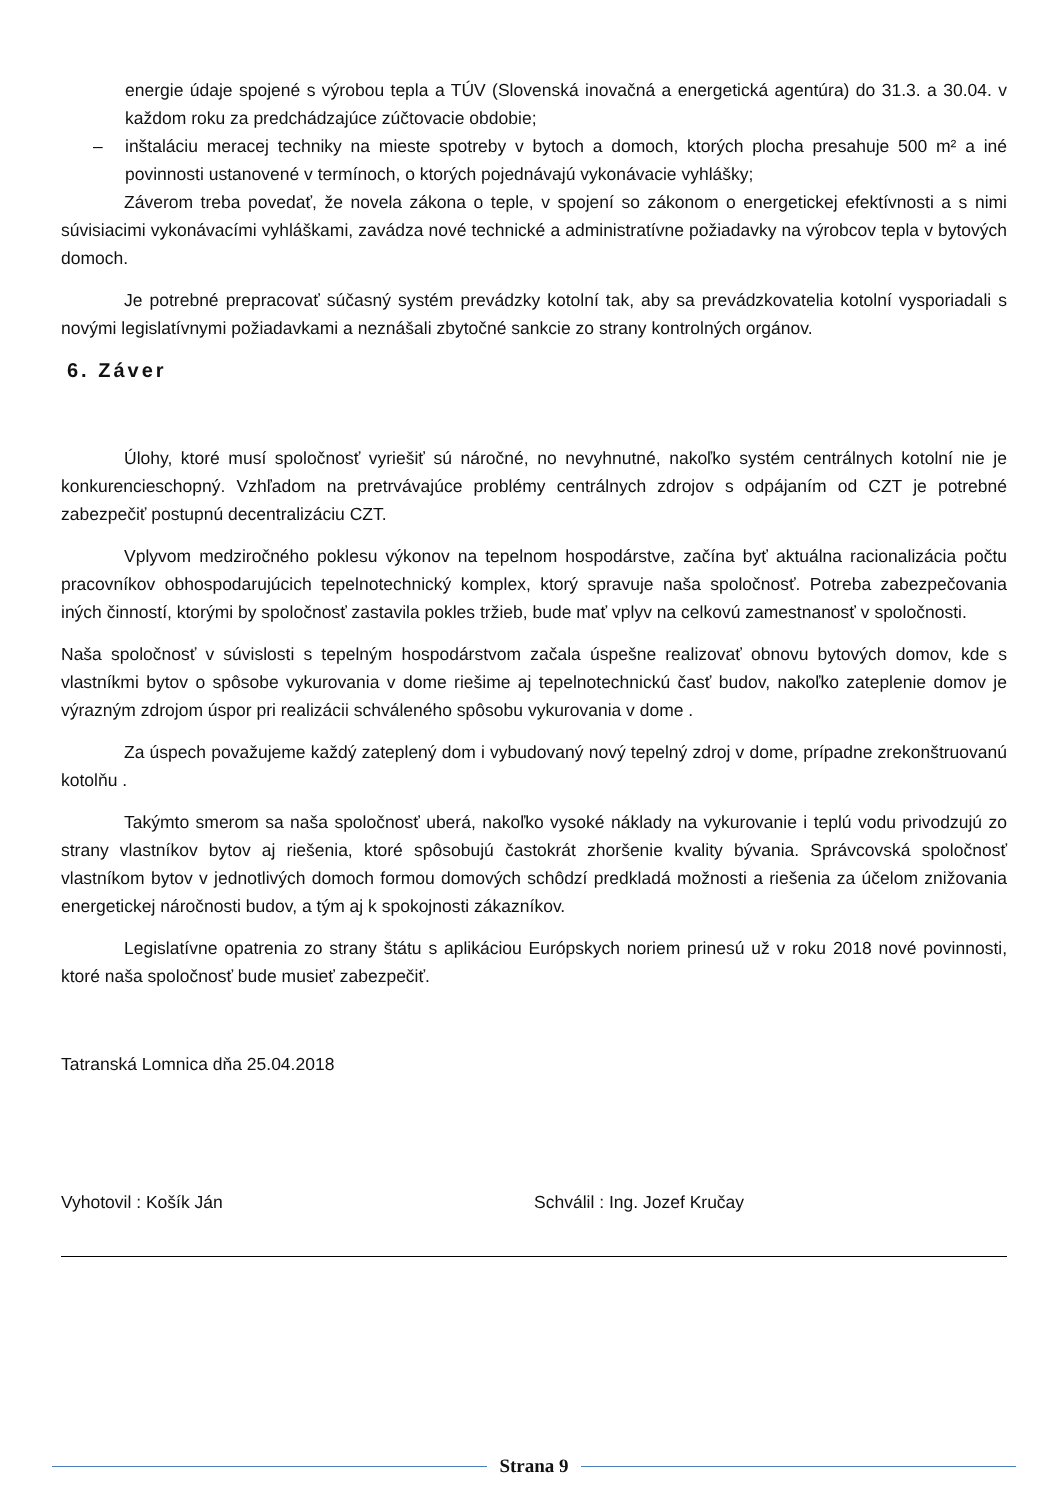energie údaje spojené s výrobou tepla a TÚV (Slovenská inovačná a energetická agentúra) do 31.3. a 30.04. v každom roku za predchádzajúce zúčtovacie obdobie;
– inštaláciu meracej techniky na mieste spotreby v bytoch a domoch, ktorých plocha presahuje 500 m² a iné povinnosti ustanovené v termínoch, o ktorých pojednávajú vykonávacie vyhlášky;
Záverom treba povedať, že novela zákona o teple, v spojení so zákonom o energetickej efektívnosti a s nimi súvisiacimi vykonávacími vyhláškami, zavádza nové technické a administratívne požiadavky na výrobcov tepla v bytových domoch.
Je potrebné prepracovať súčasný systém prevádzky kotolní tak, aby sa prevádzkovatelia kotolní vysporiadali s novými legislatívnymi požiadavkami a neznášali zbytočné sankcie zo strany kontrolných orgánov.
6. Záver
Úlohy, ktoré musí spoločnosť vyriešiť sú náročné, no nevyhnutné, nakoľko systém centrálnych kotolní nie je konkurencieschopný. Vzhľadom na pretrvávajúce problémy centrálnych zdrojov s odpájaním od CZT je potrebné zabezpečiť postupnú decentralizáciu CZT.
Vplyvom medziročného poklesu výkonov na tepelnom hospodárstve, začína byť aktuálna racionalizácia počtu pracovníkov obhospodarujúcich tepelnotechnický komplex, ktorý spravuje naša spoločnosť. Potreba zabezpečovania iných činností, ktorými by spoločnosť zastavila pokles tržieb, bude mať vplyv na celkovú zamestnanosť v spoločnosti.
Naša spoločnosť v súvislosti s tepelným hospodárstvom začala úspešne realizovať obnovu bytových domov, kde s vlastníkmi bytov o spôsobe vykurovania v dome riešime aj tepelnotechnickú časť budov, nakoľko zateplenie domov je výrazným zdrojom úspor pri realizácii schváleného spôsobu vykurovania v dome .
Za úspech považujeme každý zateplený dom i vybudovaný nový tepelný zdroj v dome, prípadne zrekonštruovanú kotolňu .
Takýmto smerom sa naša spoločnosť uberá, nakoľko vysoké náklady na vykurovanie i teplú vodu privodzujú zo strany vlastníkov bytov aj riešenia, ktoré spôsobujú častokrát zhoršenie kvality bývania. Správcovská spoločnosť vlastníkom bytov v jednotlivých domoch formou domových schôdzí predkladá možnosti a riešenia za účelom znižovania energetickej náročnosti budov, a tým aj k spokojnosti zákazníkov.
Legislatívne opatrenia zo strany štátu s aplikáciou Európskych noriem prinesú už v roku 2018 nové povinnosti, ktoré naša spoločnosť bude musieť zabezpečiť.
Tatranská Lomnica dňa 25.04.2018
Vyhotovil : Košík Ján Schválil : Ing. Jozef Kručay
Strana 9